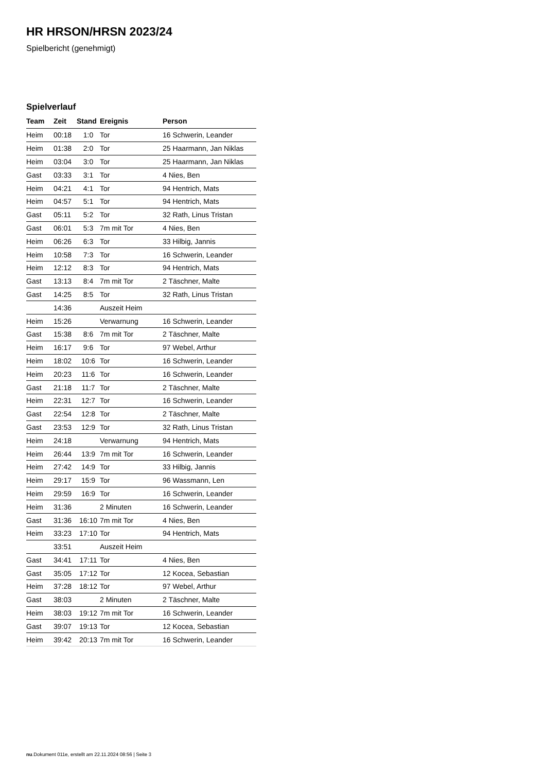HR HRSON/HRSN 2023/24
Spielbericht (genehmigt)
Spielverlauf
| Team | Zeit | Stand | Ereignis | Person |
| --- | --- | --- | --- | --- |
| Heim | 00:18 | 1:0 | Tor | 16 Schwerin, Leander |
| Heim | 01:38 | 2:0 | Tor | 25 Haarmann, Jan Niklas |
| Heim | 03:04 | 3:0 | Tor | 25 Haarmann, Jan Niklas |
| Gast | 03:33 | 3:1 | Tor | 4 Nies, Ben |
| Heim | 04:21 | 4:1 | Tor | 94 Hentrich, Mats |
| Heim | 04:57 | 5:1 | Tor | 94 Hentrich, Mats |
| Gast | 05:11 | 5:2 | Tor | 32 Rath, Linus Tristan |
| Gast | 06:01 | 5:3 | 7m mit Tor | 4 Nies, Ben |
| Heim | 06:26 | 6:3 | Tor | 33 Hilbig, Jannis |
| Heim | 10:58 | 7:3 | Tor | 16 Schwerin, Leander |
| Heim | 12:12 | 8:3 | Tor | 94 Hentrich, Mats |
| Gast | 13:13 | 8:4 | 7m mit Tor | 2 Täschner, Malte |
| Gast | 14:25 | 8:5 | Tor | 32 Rath, Linus Tristan |
| | 14:36 | | Auszeit Heim | |
| Heim | 15:26 | | Verwarnung | 16 Schwerin, Leander |
| Gast | 15:38 | 8:6 | 7m mit Tor | 2 Täschner, Malte |
| Heim | 16:17 | 9:6 | Tor | 97 Webel, Arthur |
| Heim | 18:02 | 10:6 | Tor | 16 Schwerin, Leander |
| Heim | 20:23 | 11:6 | Tor | 16 Schwerin, Leander |
| Gast | 21:18 | 11:7 | Tor | 2 Täschner, Malte |
| Heim | 22:31 | 12:7 | Tor | 16 Schwerin, Leander |
| Gast | 22:54 | 12:8 | Tor | 2 Täschner, Malte |
| Gast | 23:53 | 12:9 | Tor | 32 Rath, Linus Tristan |
| Heim | 24:18 | | Verwarnung | 94 Hentrich, Mats |
| Heim | 26:44 | 13:9 | 7m mit Tor | 16 Schwerin, Leander |
| Heim | 27:42 | 14:9 | Tor | 33 Hilbig, Jannis |
| Heim | 29:17 | 15:9 | Tor | 96 Wassmann, Len |
| Heim | 29:59 | 16:9 | Tor | 16 Schwerin, Leander |
| Heim | 31:36 | | 2 Minuten | 16 Schwerin, Leander |
| Gast | 31:36 | 16:10 | 7m mit Tor | 4 Nies, Ben |
| Heim | 33:23 | 17:10 | Tor | 94 Hentrich, Mats |
| | 33:51 | | Auszeit Heim | |
| Gast | 34:41 | 17:11 | Tor | 4 Nies, Ben |
| Gast | 35:05 | 17:12 | Tor | 12 Kocea, Sebastian |
| Heim | 37:28 | 18:12 | Tor | 97 Webel, Arthur |
| Gast | 38:03 | | 2 Minuten | 2 Täschner, Malte |
| Heim | 38:03 | 19:12 | 7m mit Tor | 16 Schwerin, Leander |
| Gast | 39:07 | 19:13 | Tor | 12 Kocea, Sebastian |
| Heim | 39:42 | 20:13 | 7m mit Tor | 16 Schwerin, Leander |
nu.Dokument 011e, erstellt am 22.11.2024 08:56 | Seite 3